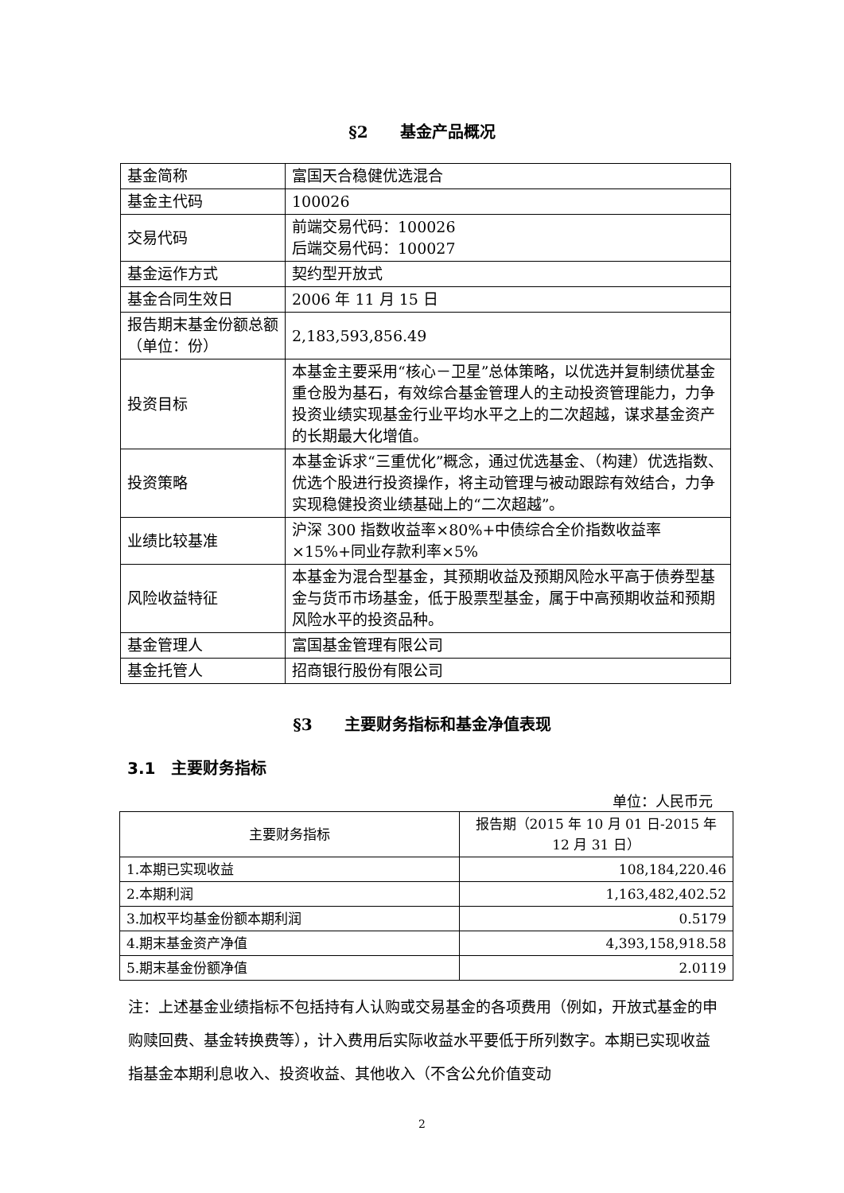§2　　基金产品概况
| 基金简称 | 富国天合稳健优选混合 |
| 基金主代码 | 100026 |
| 交易代码 | 前端交易代码：100026 后端交易代码：100027 |
| 基金运作方式 | 契约型开放式 |
| 基金合同生效日 | 2006 年 11 月 15 日 |
| 报告期末基金份额总额（单位：份） | 2,183,593,856.49 |
| 投资目标 | 本基金主要采用“核心－卫星”总体策略，以优选并复制绩优基金重仓股为基石，有效综合基金管理人的主动投资管理能力，力争投资业绩实现基金行业平均水平之上的二次超越，谋求基金资产的长期最大化增值。 |
| 投资策略 | 本基金诉求“三重优化”概念，通过优选基金、（构建）优选指数、优选个股进行投资操作，将主动管理与被动跟踪有效结合，力争实现稳健投资业绩基础上的“二次超越”。 |
| 业绩比较基准 | 沪深 300 指数收益率×80%+中债综合全价指数收益率×15%+同业存款利率×5% |
| 风险收益特征 | 本基金为混合型基金，其预期收益及预期风险水平高于债券型基金与货币市场基金，低于股票型基金，属于中高预期收益和预期风险水平的投资品种。 |
| 基金管理人 | 富国基金管理有限公司 |
| 基金托管人 | 招商银行股份有限公司 |
§3　　主要财务指标和基金净值表现
3.1　主要财务指标
单位：人民币元
| 主要财务指标 | 报告期（2015 年 10 月 01 日-2015 年 12 月 31 日） |
| --- | --- |
| 1.本期已实现收益 | 108,184,220.46 |
| 2.本期利润 | 1,163,482,402.52 |
| 3.加权平均基金份额本期利润 | 0.5179 |
| 4.期末基金资产净值 | 4,393,158,918.58 |
| 5.期末基金份额净值 | 2.0119 |
注：上述基金业绩指标不包括持有人认购或交易基金的各项费用（例如，开放式基金的申购赎回费、基金转换费等），计入费用后实际收益水平要低于所列数字。本期已实现收益指基金本期利息收入、投资收益、其他收入（不含公允价值变动
2